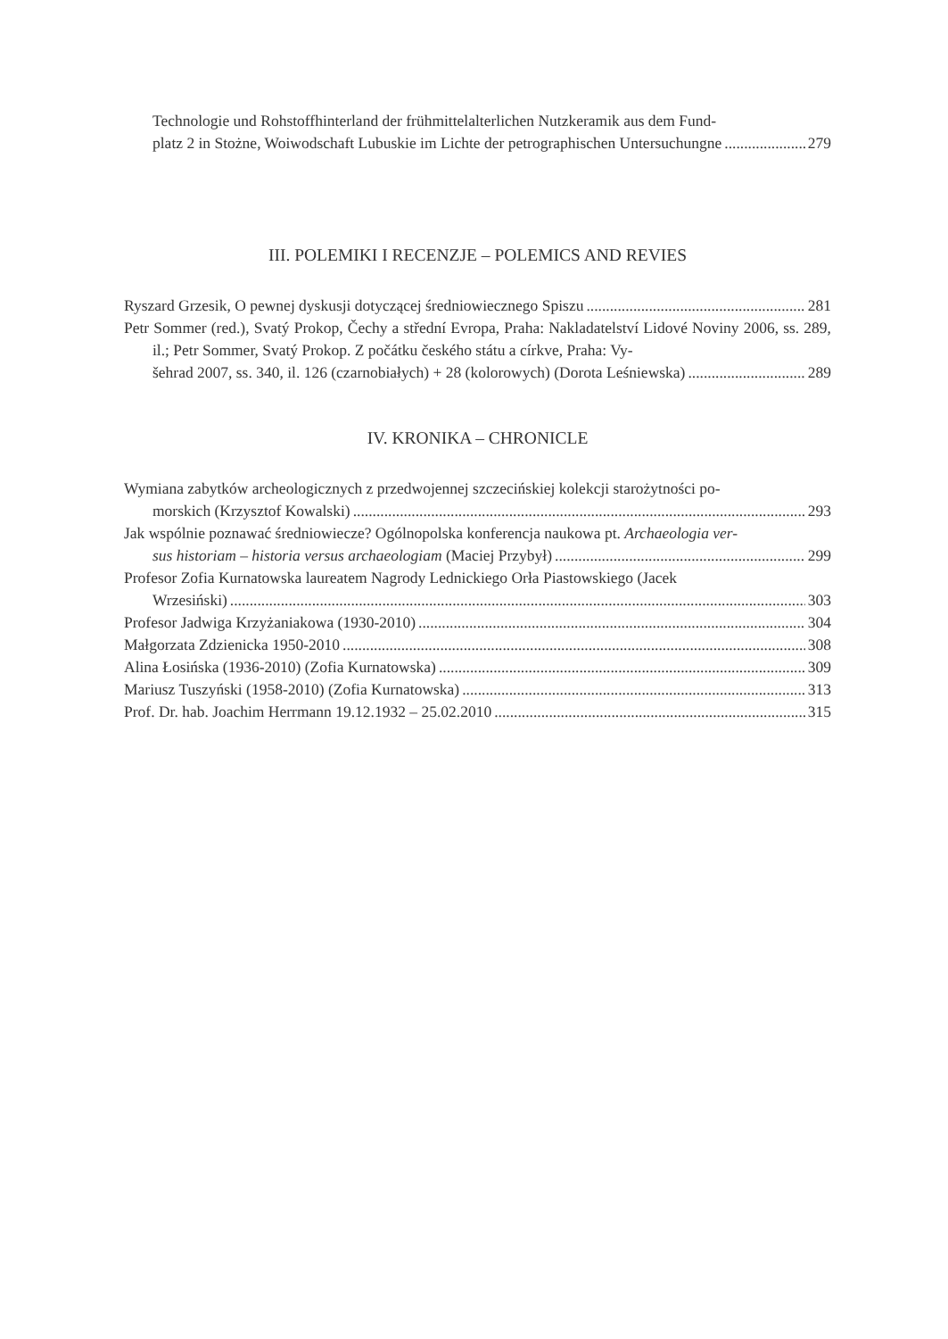Technologie und Rohstoffhinterland der frühmittelalterlichen Nutzkeramik aus dem Fund-
platz 2 in Stożne, Woiwodschaft Lubuskie im Lichte der petrographischen Untersuchungne 279
III. POLEMIKI I RECENZJE – POLEMICS AND REVIES
Ryszard Grzesik, O pewnej dyskusji dotyczącej średniowiecznego Spiszu 281
Petr Sommer (red.), Svatý Prokop, Čechy a střední Evropa, Praha: Nakladatelství Lidové Noviny 2006, ss. 289, il.; Petr Sommer, Svatý Prokop. Z počátku českého státu a církve, Praha: Vy-
šehrad 2007, ss. 340, il. 126 (czarnobiałych) + 28 (kolorowych) (Dorota Leśniewska) 289
IV. KRONIKA – CHRONICLE
Wymiana zabytków archeologicznych z przedwojennej szczecińskiej kolekcji starożytności po-
morskich (Krzysztof Kowalski) 293
Jak wspólnie poznawać średniowiecze? Ogólnopolska konferencja naukowa pt. Archaeologia ver-
sus historiam – historia versus archaeologiam (Maciej Przybył) 299
Profesor Zofia Kurnatowska laureatem Nagrody Lednickiego Orła Piastowskiego (Jacek
Wrzesiński) 303
Profesor Jadwiga Krzyżaniakowa (1930-2010) 304
Małgorzata Zdzienicka 1950-2010 308
Alina Łosińska (1936-2010) (Zofia Kurnatowska) 309
Mariusz Tuszyński (1958-2010) (Zofia Kurnatowska) 313
Prof. Dr. hab. Joachim Herrmann 19.12.1932 – 25.02.2010 315